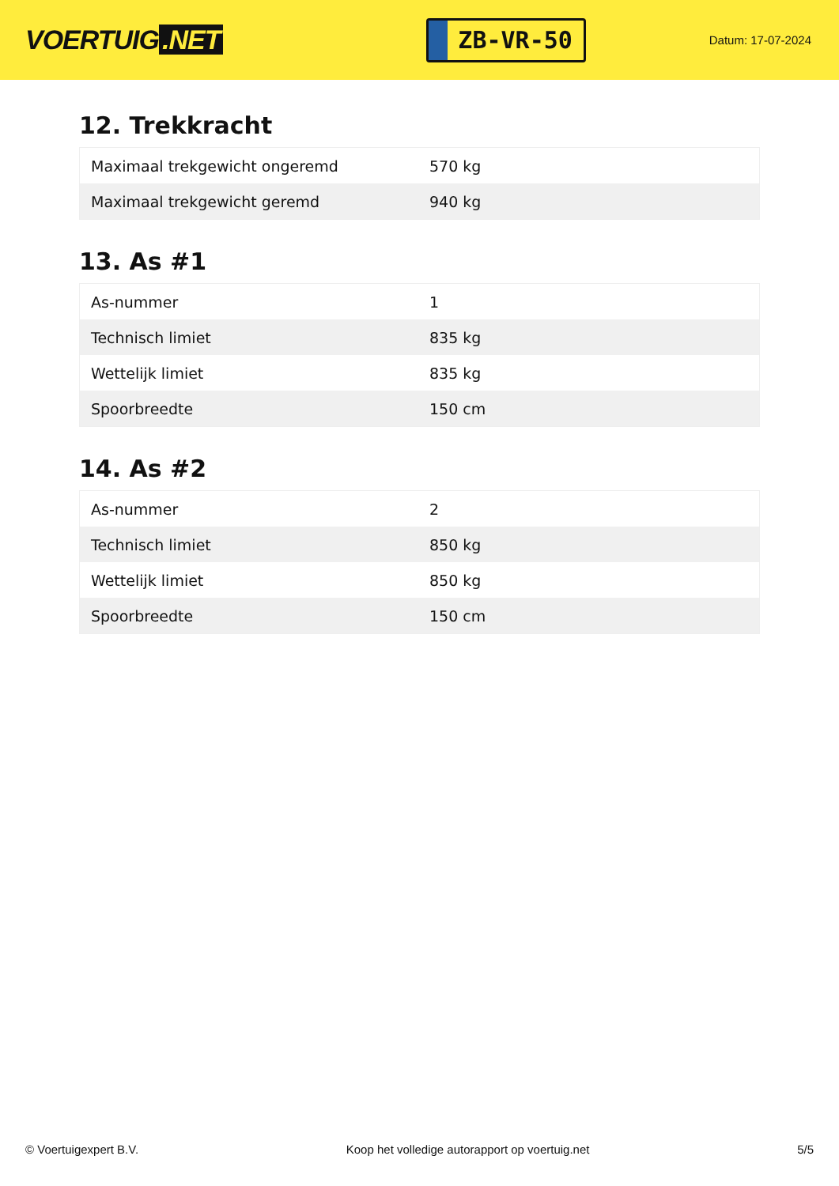VOERTUIG.NET
ZB-VR-50
Datum: 17-07-2024
12. Trekkracht
| Maximaal trekgewicht ongeremd | 570 kg |
| Maximaal trekgewicht geremd | 940 kg |
13. As #1
| As-nummer | 1 |
| Technisch limiet | 835 kg |
| Wettelijk limiet | 835 kg |
| Spoorbreedte | 150 cm |
14. As #2
| As-nummer | 2 |
| Technisch limiet | 850 kg |
| Wettelijk limiet | 850 kg |
| Spoorbreedte | 150 cm |
© Voertuigexpert B.V. Koop het volledige autorapport op voertuig.net 5/5